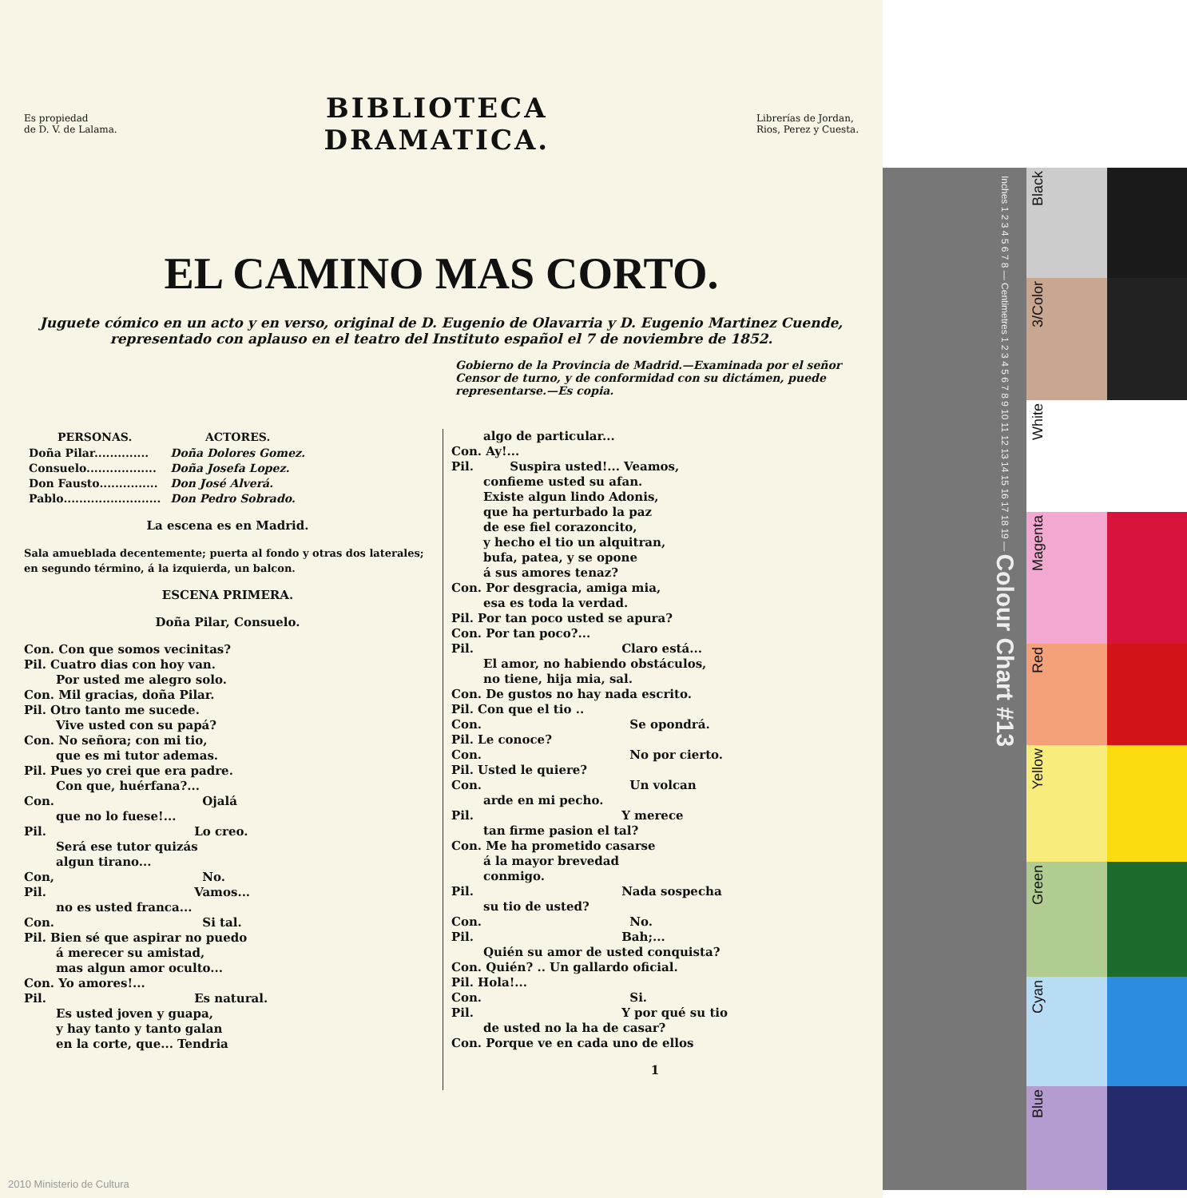Es propiedad
de D. V. de Lalama.
BIBLIOTECA
DRAMATICA.
Librerías de Jordan,
Rios, Perez y Cuesta.
EL CAMINO MAS CORTO.
Juguete cómico en un acto y en verso, original de D. Eugenio de Olavarria y D. Eugenio Martinez Cuende, representado con aplauso en el teatro del Instituto español el 7 de noviembre de 1852.
Gobierno de la Provincia de Madrid.—Examinada por el señor Censor de turno, y de conformidad con su dictámen, puede representarse.—Es copia.
| PERSONAS. | ACTORES. |
| --- | --- |
| Doña Pilar.............. | Doña Dolores Gomez. |
| Consuelo.................. | Doña Josefa Lopez. |
| Don Fausto............... | Don José Alverá. |
| Pablo......................... | Don Pedro Sobrado. |
La escena es en Madrid.
Sala amueblada decentemente; puerta al fondo y otras dos laterales; en segundo término, á la izquierda, un balcon.
ESCENA PRIMERA.
Doña Pilar, Consuelo.
Con. Con que somos vecinitas?
Pil. Cuatro dias con hoy van.
Por usted me alegro solo.
Con. Mil gracias, doña Pilar.
Pil. Otro tanto me sucede.
Vive usted con su papá?
Con. No señora; con mi tio,
que es mi tutor ademas.
Pil. Pues yo crei que era padre.
Con que, huérfana?...
Con. Ojalá
que no lo fuese!...
Pil. Lo creo.
Será ese tutor quizás
algun tirano...
Con, No.
Pil. Vamos...
no es usted franca...
Con. Si tal.
Pil. Bien sé que aspirar no puedo
á merecer su amistad,
mas algun amor oculto...
Con. Yo amores!...
Pil. Es natural.
Es usted joven y guapa,
y hay tanto y tanto galan
en la corte, que... Tendria
algo de particular...
Con. Ay!...
Pil. Suspira usted!... Veamos,
confieme usted su afan.
Existe algun lindo Adonis,
que ha perturbado la paz
de ese fiel corazoncito,
y hecho el tio un alquitran,
bufa, patea, y se opone
á sus amores tenaz?
Con. Por desgracia, amiga mia,
esa es toda la verdad.
Pil. Por tan poco usted se apura?
Con. Por tan poco?...
Pil. Claro está...
El amor, no habiendo obstáculos,
no tiene, hija mia, sal.
Con. De gustos no hay nada escrito.
Pil. Con que el tio ..
Con. Se opondrá.
Pil. Le conoce?
Con. No por cierto.
Pil. Usted le quiere?
Con. Un volcan
arde en mi pecho.
Pil. Y merece
tan firme pasion el tal?
Con. Me ha prometido casarse
á la mayor brevedad
conmigo.
Pil. Nada sospecha
su tio de usted?
Con. No.
Pil. Bah;...
Quién su amor de usted conquista?
Con. Quién? .. Un gallardo oficial.
Pil. Hola!...
Con. Si.
Pil. Y por qué su tio
de usted no la ha de casar?
Con. Porque ve en cada uno de ellos
1
2010 Ministerio de Cultura
Inches 1 2 3 4 5 6 7 8 — Centimetres 1 2 3 4 5 6 7 8 9 10 11 12 13 14 15 16 17 18 19 — Colour Chart #13
Black
3/Color
White
Magenta
Red
Yellow
Green
Cyan
Blue